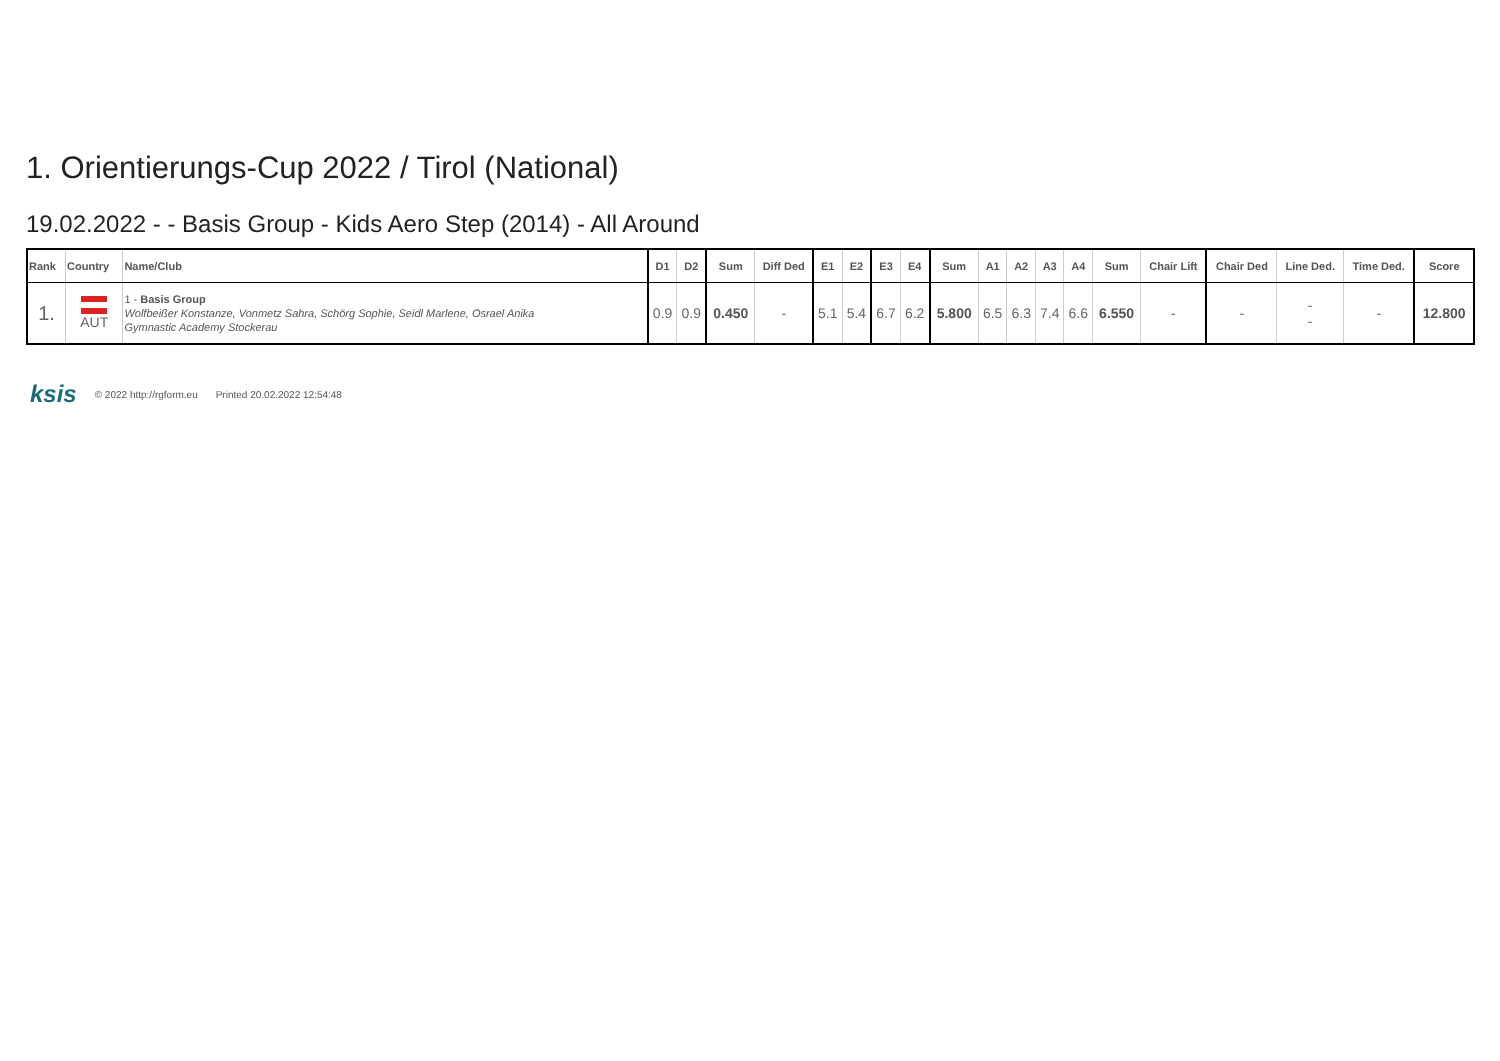1. Orientierungs-Cup 2022 / Tirol (National)
19.02.2022 - - Basis Group - Kids Aero Step (2014) - All Around
| Rank | Country | Name/Club | D1 | D2 | Sum | Diff Ded | E1 | E2 | E3 | E4 | Sum | A1 | A2 | A3 | A4 | Sum | Chair Lift | Chair Ded | Line Ded. | Time Ded. | Score |
| --- | --- | --- | --- | --- | --- | --- | --- | --- | --- | --- | --- | --- | --- | --- | --- | --- | --- | --- | --- | --- | --- |
| 1. | AUT | 1 - Basis Group Wolfbeißer Konstanze, Vonmetz Sahra, Schörg Sophie, Seidl Marlene, Osrael Anika Gymnastic Academy Stockerau | 0.9 | 0.9 | 0.450 | - | 5.1 | 5.4 | 6.7 | 6.2 | 5.800 | 6.5 | 6.3 | 7.4 | 6.6 | 6.550 | - | - | - - | - | 12.800 |
ksis © 2022 http://rgform.eu Printed 20.02.2022 12:54:48